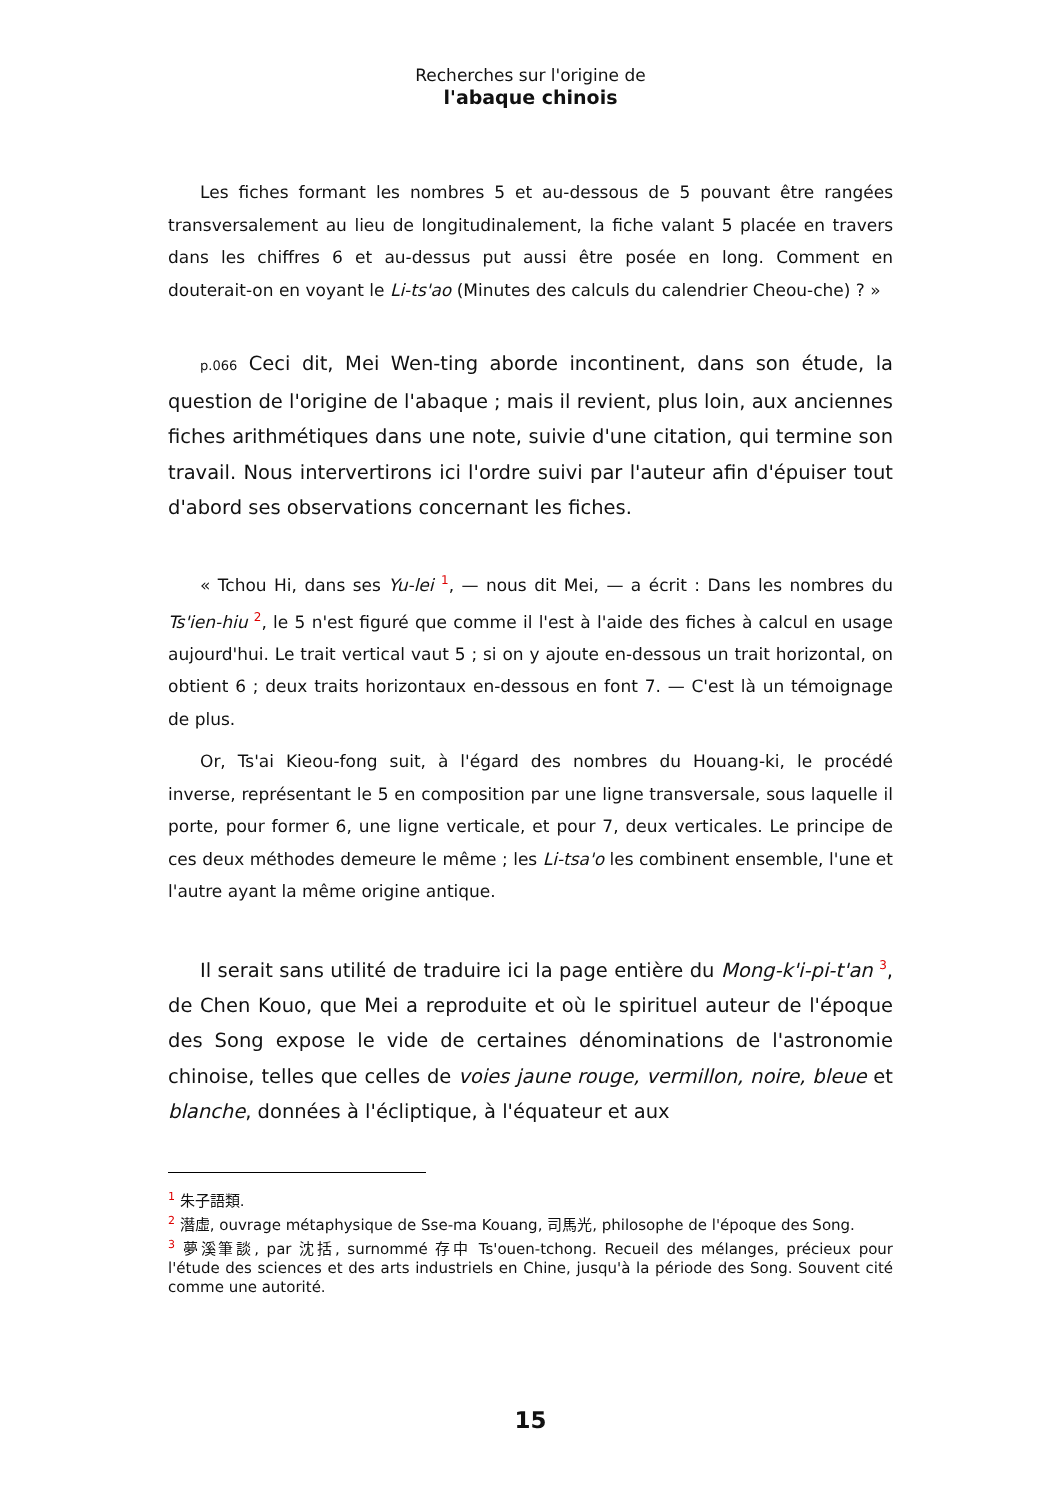Recherches sur l'origine de
l'abaque chinois
Les fiches formant les nombres 5 et au-dessous de 5 pouvant être rangées transversalement au lieu de longitudinalement, la fiche valant 5 placée en travers dans les chiffres 6 et au-dessus put aussi être posée en long. Comment en douterait-on en voyant le Li-ts'ao (Minutes des calculs du calendrier Cheou-che) ? »
p.066 Ceci dit, Mei Wen-ting aborde incontinent, dans son étude, la question de l'origine de l'abaque ; mais il revient, plus loin, aux anciennes fiches arithmétiques dans une note, suivie d'une citation, qui termine son travail. Nous intervertirons ici l'ordre suivi par l'auteur afin d'épuiser tout d'abord ses observations concernant les fiches.
« Tchou Hi, dans ses Yu-lei <sup>1</sup>, — nous dit Mei, — a écrit : Dans les nombres du Ts'ien-hiu <sup>2</sup>, le 5 n'est figuré que comme il l'est à l'aide des fiches à calcul en usage aujourd'hui. Le trait vertical vaut 5 ; si on y ajoute en-dessous un trait horizontal, on obtient 6 ; deux traits horizontaux en-dessous en font 7. — C'est là un témoignage de plus.
Or, Ts'ai Kieou-fong suit, à l'égard des nombres du Houang-ki, le procédé inverse, représentant le 5 en composition par une ligne transversale, sous laquelle il porte, pour former 6, une ligne verticale, et pour 7, deux verticales. Le principe de ces deux méthodes demeure le même ; les Li-tsa'o les combinent ensemble, l'une et l'autre ayant la même origine antique.
Il serait sans utilité de traduire ici la page entière du Mong-k'i-pi-t'an <sup>3</sup>, de Chen Kouo, que Mei a reproduite et où le spirituel auteur de l'époque des Song expose le vide de certaines dénominations de l'astronomie chinoise, telles que celles de voies jaune rouge, vermillon, noire, bleue et blanche, données à l'écliptique, à l'équateur et aux
<sup>1</sup> 朱子語類.
<sup>2</sup> 潛虛, ouvrage métaphysique de Sse-ma Kouang, 司馬光, philosophe de l'époque des Song.
<sup>3</sup> 夢溪筆談, par 沈括, surnommé 存中 Ts'ouen-tchong. Recueil des mélanges, précieux pour l'étude des sciences et des arts industriels en Chine, jusqu'à la période des Song. Souvent cité comme une autorité.
15